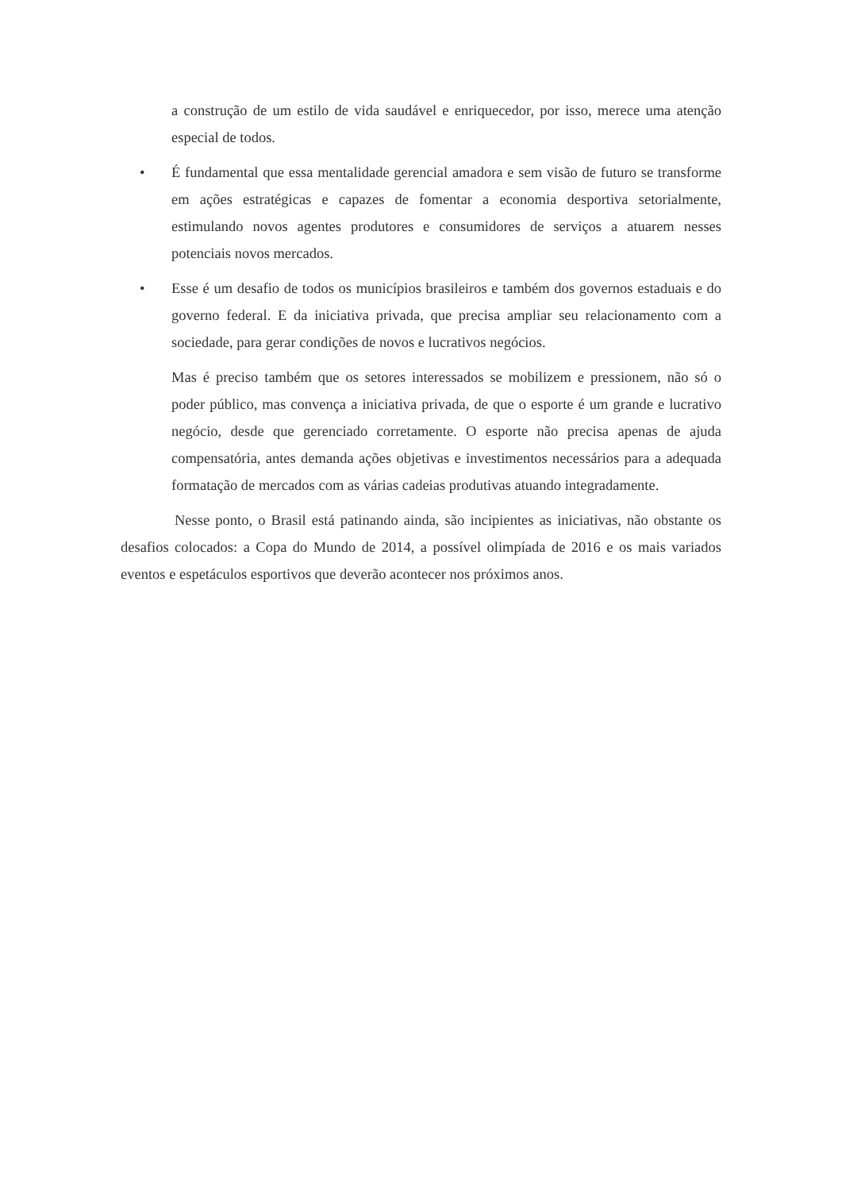a construção de um estilo de vida saudável e enriquecedor, por isso, merece uma atenção especial de todos.
• É fundamental que essa mentalidade gerencial amadora e sem visão de futuro se transforme em ações estratégicas e capazes de fomentar a economia desportiva setorialmente, estimulando novos agentes produtores e consumidores de serviços a atuarem nesses potenciais novos mercados.
• Esse é um desafio de todos os municípios brasileiros e também dos governos estaduais e do governo federal. E da iniciativa privada, que precisa ampliar seu relacionamento com a sociedade, para gerar condições de novos e lucrativos negócios.
Mas é preciso também que os setores interessados se mobilizem e pressionem, não só o poder público, mas convença a iniciativa privada, de que o esporte é um grande e lucrativo negócio, desde que gerenciado corretamente. O esporte não precisa apenas de ajuda compensatória, antes demanda ações objetivas e investimentos necessários para a adequada formatação de mercados com as várias cadeias produtivas atuando integradamente.
Nesse ponto, o Brasil está patinando ainda, são incipientes as iniciativas, não obstante os desafios colocados: a Copa do Mundo de 2014, a possível olimpíada de 2016 e os mais variados eventos e espetáculos esportivos que deverão acontecer nos próximos anos.